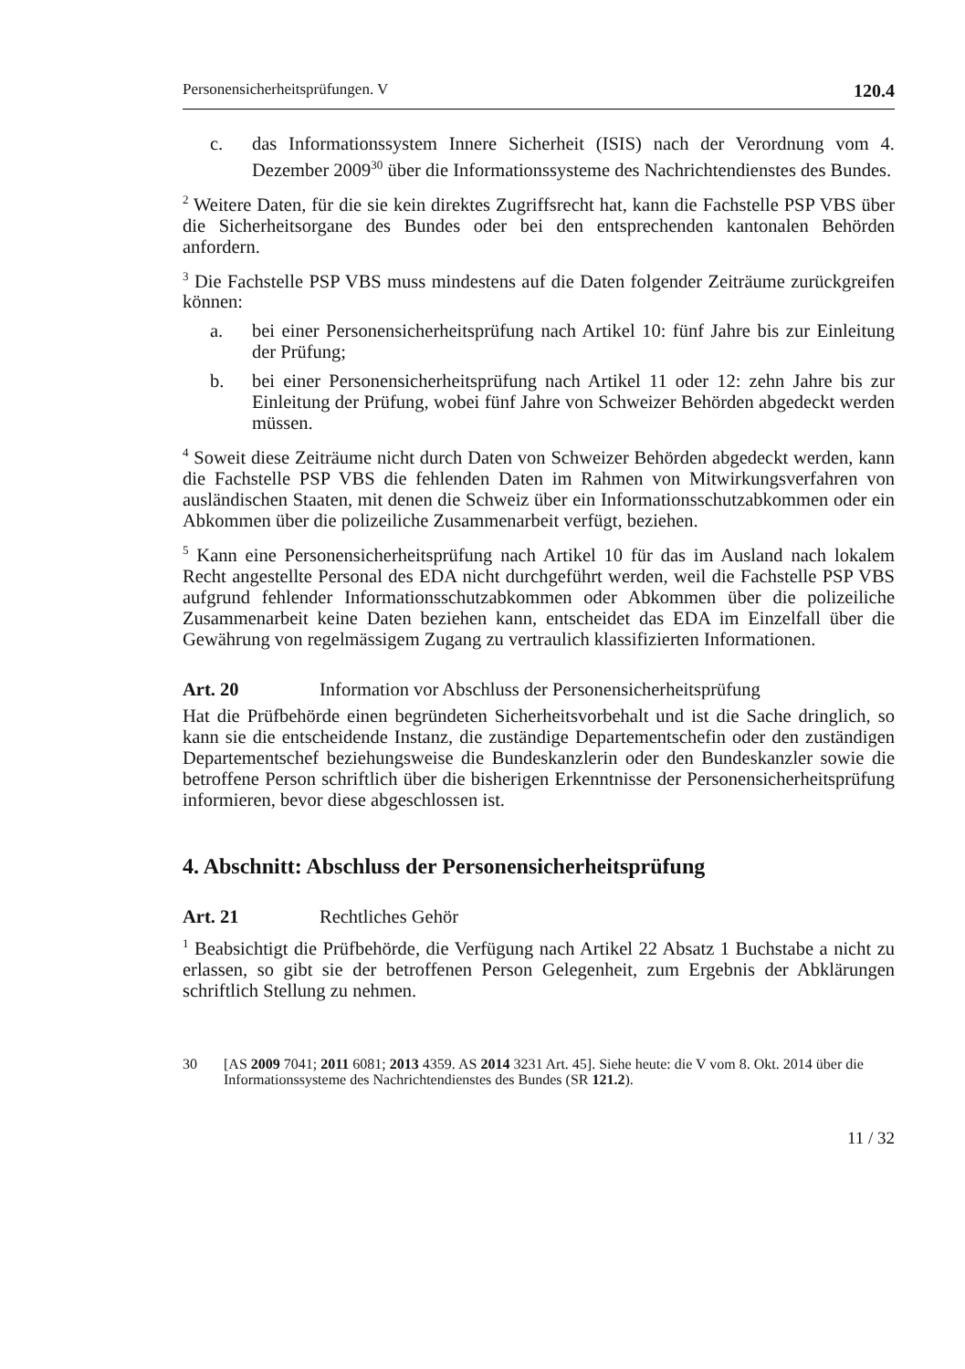Personensicherheitsprüfungen. V 120.4
c. das Informationssystem Innere Sicherheit (ISIS) nach der Verordnung vom 4. Dezember 2009<sup>30</sup> über die Informationssysteme des Nachrichtendienstes des Bundes.
<sup>2</sup> Weitere Daten, für die sie kein direktes Zugriffsrecht hat, kann die Fachstelle PSP VBS über die Sicherheitsorgane des Bundes oder bei den entsprechenden kantonalen Behörden anfordern.
<sup>3</sup> Die Fachstelle PSP VBS muss mindestens auf die Daten folgender Zeiträume zurückgreifen können:
a. bei einer Personensicherheitsprüfung nach Artikel 10: fünf Jahre bis zur Einleitung der Prüfung;
b. bei einer Personensicherheitsprüfung nach Artikel 11 oder 12: zehn Jahre bis zur Einleitung der Prüfung, wobei fünf Jahre von Schweizer Behörden abgedeckt werden müssen.
<sup>4</sup> Soweit diese Zeiträume nicht durch Daten von Schweizer Behörden abgedeckt werden, kann die Fachstelle PSP VBS die fehlenden Daten im Rahmen von Mitwirkungsverfahren von ausländischen Staaten, mit denen die Schweiz über ein Informationsschutzabkommen oder ein Abkommen über die polizeiliche Zusammenarbeit verfügt, beziehen.
<sup>5</sup> Kann eine Personensicherheitsprüfung nach Artikel 10 für das im Ausland nach lokalem Recht angestellte Personal des EDA nicht durchgeführt werden, weil die Fachstelle PSP VBS aufgrund fehlender Informationsschutzabkommen oder Abkommen über die polizeiliche Zusammenarbeit keine Daten beziehen kann, entscheidet das EDA im Einzelfall über die Gewährung von regelmässigem Zugang zu vertraulich klassifizierten Informationen.
Art. 20 Information vor Abschluss der Personensicherheitsprüfung
Hat die Prüfbehörde einen begründeten Sicherheitsvorbehalt und ist die Sache dringlich, so kann sie die entscheidende Instanz, die zuständige Departementschefin oder den zuständigen Departementschef beziehungsweise die Bundeskanzlerin oder den Bundeskanzler sowie die betroffene Person schriftlich über die bisherigen Erkenntnisse der Personensicherheitsprüfung informieren, bevor diese abgeschlossen ist.
4. Abschnitt: Abschluss der Personensicherheitsprüfung
Art. 21 Rechtliches Gehör
<sup>1</sup> Beabsichtigt die Prüfbehörde, die Verfügung nach Artikel 22 Absatz 1 Buchstabe a nicht zu erlassen, so gibt sie der betroffenen Person Gelegenheit, zum Ergebnis der Abklärungen schriftlich Stellung zu nehmen.
30 [AS 2009 7041; 2011 6081; 2013 4359. AS 2014 3231 Art. 45]. Siehe heute: die V vom 8. Okt. 2014 über die Informationssysteme des Nachrichtendienstes des Bundes (SR 121.2).
11 / 32